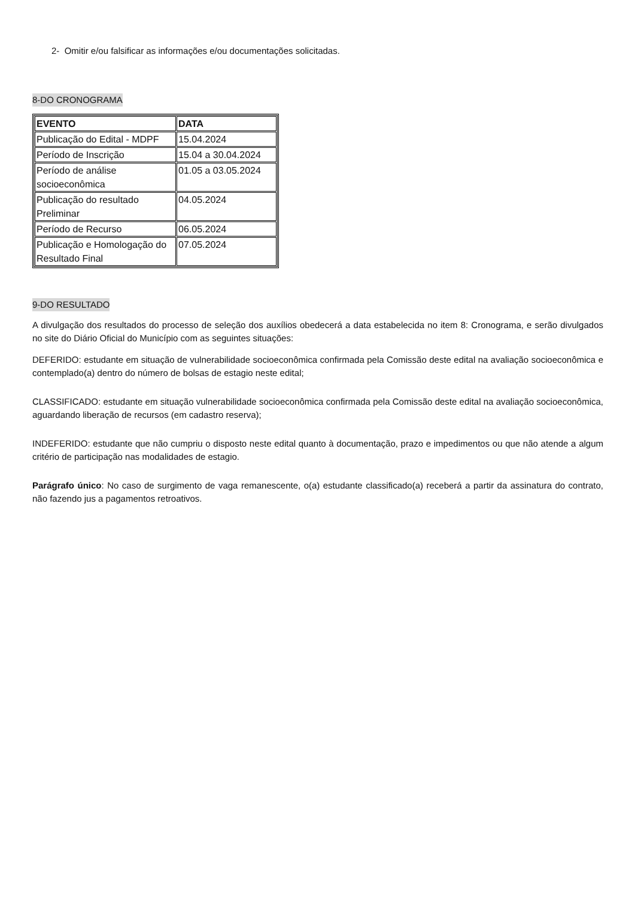2- Omitir e/ou falsificar as informações e/ou documentações solicitadas.
8-DO CRONOGRAMA
| EVENTO | DATA |
| --- | --- |
| Publicação do Edital - MDPF | 15.04.2024 |
| Período de Inscrição | 15.04 a 30.04.2024 |
| Período de análise socioeconômica | 01.05 a 03.05.2024 |
| Publicação do resultado Preliminar | 04.05.2024 |
| Período de Recurso | 06.05.2024 |
| Publicação e Homologação do Resultado Final | 07.05.2024 |
9-DO RESULTADO
A divulgação dos resultados do processo de seleção dos auxílios obedecerá a data estabelecida no item 8: Cronograma, e serão divulgados no site do Diário Oficial do Município com as seguintes situações:
DEFERIDO: estudante em situação de vulnerabilidade socioeconômica confirmada pela Comissão deste edital na avaliação socioeconômica e contemplado(a) dentro do número de bolsas de estagio neste edital;
CLASSIFICADO: estudante em situação vulnerabilidade socioeconômica confirmada pela Comissão deste edital na avaliação socioeconômica, aguardando liberação de recursos (em cadastro reserva);
INDEFERIDO: estudante que não cumpriu o disposto neste edital quanto à documentação, prazo e impedimentos ou que não atende a algum critério de participação nas modalidades de estagio.
Parágrafo único: No caso de surgimento de vaga remanescente, o(a) estudante classificado(a) receberá a partir da assinatura do contrato, não fazendo jus a pagamentos retroativos.